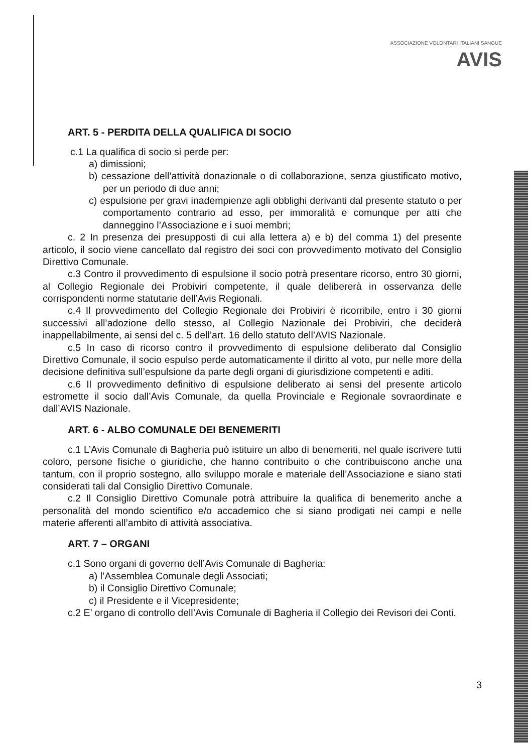ASSOCIAZIONE VOLONTARI ITALIANI SANGUE
AVIS
ART. 5 - PERDITA DELLA QUALIFICA DI SOCIO
c.1 La qualifica di socio si perde per:
a) dimissioni;
b) cessazione dell’attività donazionale o di collaborazione, senza giustificato motivo, per un periodo di due anni;
c) espulsione per gravi inadempienze agli obblighi derivanti dal presente statuto o per comportamento contrario ad esso, per immoralità e comunque per atti che danneggino l’Associazione e i suoi membri;
c. 2 In presenza dei presupposti di cui alla lettera a) e b) del comma 1) del presente articolo, il socio viene cancellato dal registro dei soci con provvedimento motivato del Consiglio Direttivo Comunale.
c.3 Contro il provvedimento di espulsione il socio potrà presentare ricorso, entro 30 giorni, al Collegio Regionale dei Probiviri competente, il quale delibererà in osservanza delle corrispondenti norme statutarie dell’Avis Regionali.
c.4 Il provvedimento del Collegio Regionale dei Probiviri è ricorribile, entro i 30 giorni successivi all’adozione dello stesso, al Collegio Nazionale dei Probiviri, che deciderà inappellabilmente, ai sensi del c. 5 dell’art. 16 dello statuto dell’AVIS Nazionale.
c.5 In caso di ricorso contro il provvedimento di espulsione deliberato dal Consiglio Direttivo Comunale, il socio espulso perde automaticamente il diritto al voto, pur nelle more della decisione definitiva sull’espulsione da parte degli organi di giurisdizione competenti e aditi.
c.6 Il provvedimento definitivo di espulsione deliberato ai sensi del presente articolo estromette il socio dall’Avis Comunale, da quella Provinciale e Regionale sovraordinate e dall’AVIS Nazionale.
ART. 6 - ALBO COMUNALE DEI BENEMERITI
c.1 L’Avis Comunale di Bagheria può istituire un albo di benemeriti, nel quale iscrivere tutti coloro, persone fisiche o giuridiche, che hanno contribuito o che contribuiscono anche una tantum, con il proprio sostegno, allo sviluppo morale e materiale dell’Associazione e siano stati considerati tali dal Consiglio Direttivo Comunale.
c.2 Il Consiglio Direttivo Comunale potrà attribuire la qualifica di benemerito anche a personalità del mondo scientifico e/o accademico che si siano prodigati nei campi e nelle materie afferenti all’ambito di attività associativa.
ART. 7 – ORGANI
c.1 Sono organi di governo dell’Avis Comunale di Bagheria:
a) l’Assemblea Comunale degli Associati;
b) il Consiglio Direttivo Comunale;
c) il Presidente e il Vicepresidente;
c.2 E’ organo di controllo dell’Avis Comunale di Bagheria il Collegio dei Revisori dei Conti.
3